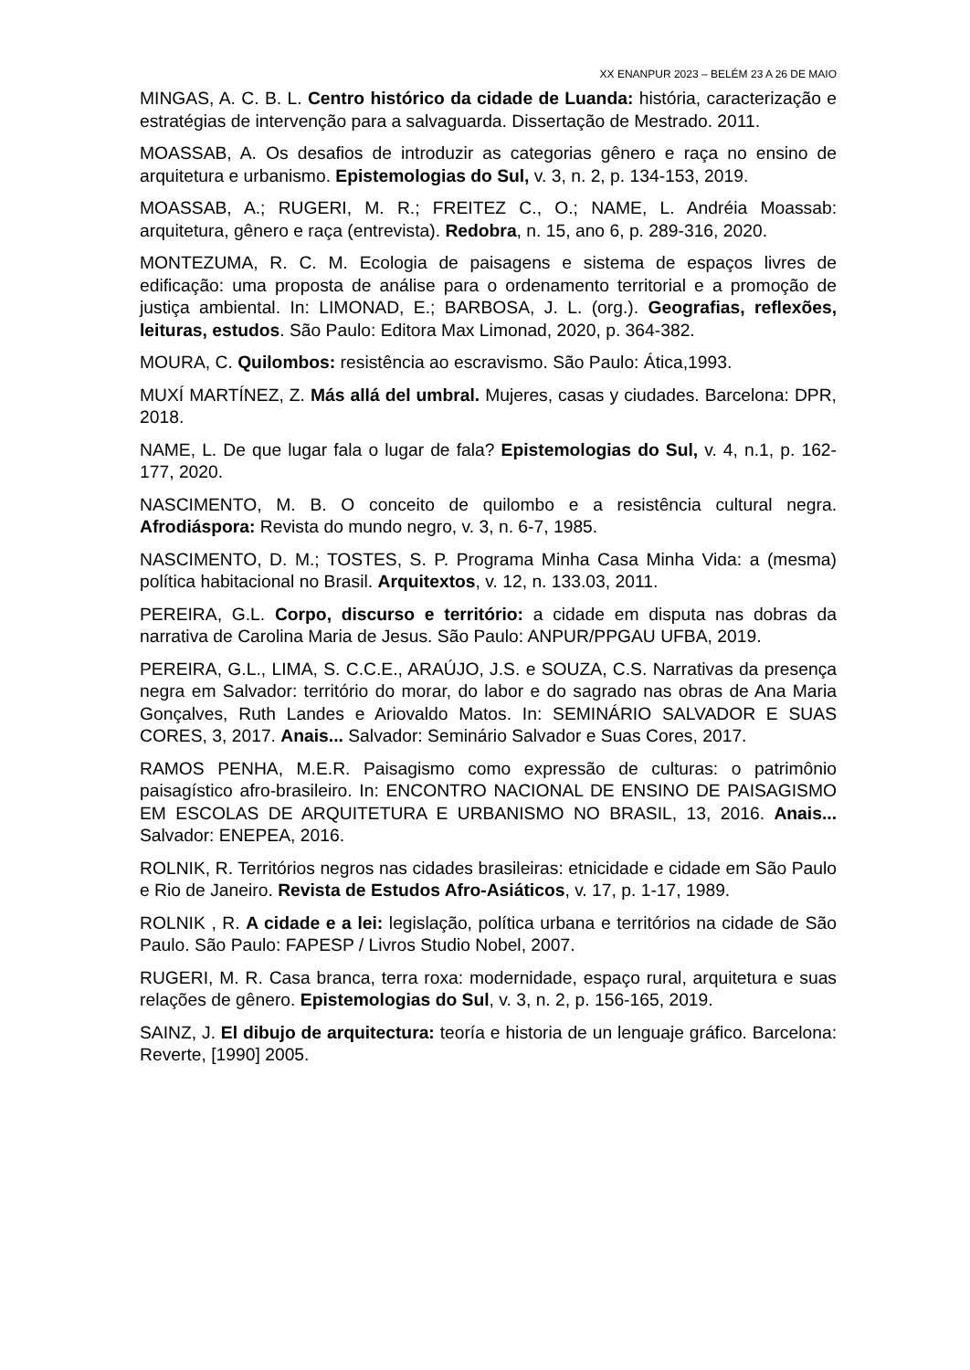XX ENANPUR 2023 – BELÉM 23 A 26 DE MAIO
MINGAS, A. C. B. L. Centro histórico da cidade de Luanda: história, caracterização e estratégias de intervenção para a salvaguarda. Dissertação de Mestrado. 2011.
MOASSAB, A. Os desafios de introduzir as categorias gênero e raça no ensino de arquitetura e urbanismo. Epistemologias do Sul, v. 3, n. 2, p. 134-153, 2019.
MOASSAB, A.; RUGERI, M. R.; FREITEZ C., O.; NAME, L. Andréia Moassab: arquitetura, gênero e raça (entrevista). Redobra, n. 15, ano 6, p. 289-316, 2020.
MONTEZUMA, R. C. M. Ecologia de paisagens e sistema de espaços livres de edificação: uma proposta de análise para o ordenamento territorial e a promoção de justiça ambiental. In: LIMONAD, E.; BARBOSA, J. L. (org.). Geografias, reflexões, leituras, estudos. São Paulo: Editora Max Limonad, 2020, p. 364-382.
MOURA, C. Quilombos: resistência ao escravismo. São Paulo: Ática,1993.
MUXÍ MARTÍNEZ, Z. Más allá del umbral. Mujeres, casas y ciudades. Barcelona: DPR, 2018.
NAME, L. De que lugar fala o lugar de fala? Epistemologias do Sul, v. 4, n.1, p. 162-177, 2020.
NASCIMENTO, M. B. O conceito de quilombo e a resistência cultural negra. Afrodiáspora: Revista do mundo negro, v. 3, n. 6-7, 1985.
NASCIMENTO, D. M.; TOSTES, S. P. Programa Minha Casa Minha Vida: a (mesma) política habitacional no Brasil. Arquitextos, v. 12, n. 133.03, 2011.
PEREIRA, G.L. Corpo, discurso e território: a cidade em disputa nas dobras da narrativa de Carolina Maria de Jesus. São Paulo: ANPUR/PPGAU UFBA, 2019.
PEREIRA, G.L., LIMA, S. C.C.E., ARAÚJO, J.S. e SOUZA, C.S. Narrativas da presença negra em Salvador: território do morar, do labor e do sagrado nas obras de Ana Maria Gonçalves, Ruth Landes e Ariovaldo Matos. In: SEMINÁRIO SALVADOR E SUAS CORES, 3, 2017. Anais... Salvador: Seminário Salvador e Suas Cores, 2017.
RAMOS PENHA, M.E.R. Paisagismo como expressão de culturas: o patrimônio paisagístico afro-brasileiro. In: ENCONTRO NACIONAL DE ENSINO DE PAISAGISMO EM ESCOLAS DE ARQUITETURA E URBANISMO NO BRASIL, 13, 2016. Anais... Salvador: ENEPEA, 2016.
ROLNIK, R. Territórios negros nas cidades brasileiras: etnicidade e cidade em São Paulo e Rio de Janeiro. Revista de Estudos Afro-Asiáticos, v. 17, p. 1-17, 1989.
ROLNIK , R. A cidade e a lei: legislação, política urbana e territórios na cidade de São Paulo. São Paulo: FAPESP / Livros Studio Nobel, 2007.
RUGERI, M. R. Casa branca, terra roxa: modernidade, espaço rural, arquitetura e suas relações de gênero. Epistemologias do Sul, v. 3, n. 2, p. 156-165, 2019.
SAINZ, J. El dibujo de arquitectura: teoría e historia de un lenguaje gráfico. Barcelona: Reverte, [1990] 2005.